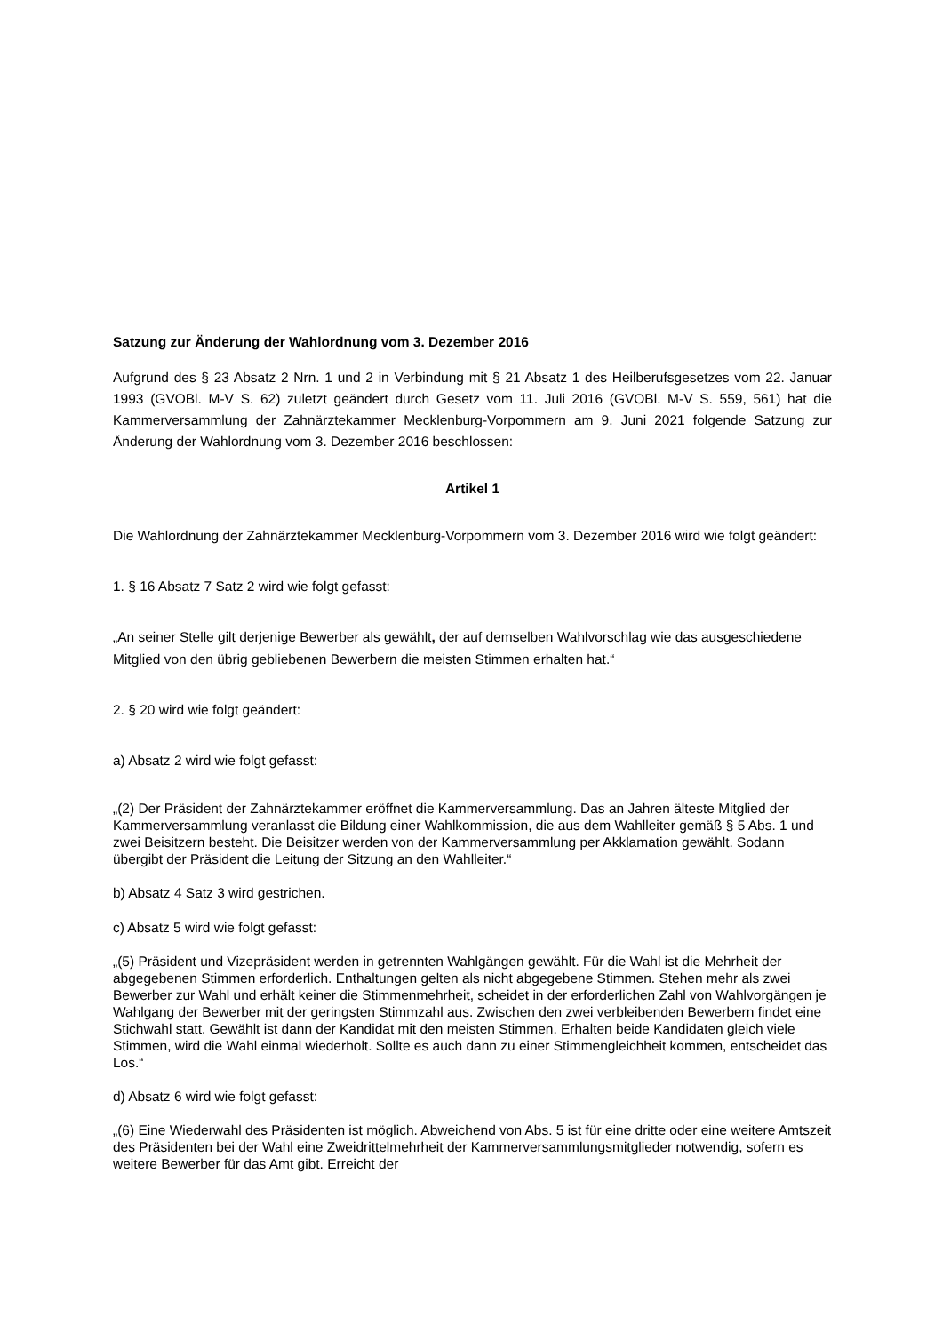Satzung zur Änderung der Wahlordnung vom 3. Dezember 2016
Aufgrund des § 23 Absatz 2 Nrn. 1 und 2 in Verbindung mit § 21 Absatz 1 des Heilberufsgesetzes vom 22. Januar 1993 (GVOBl. M-V S. 62) zuletzt geändert durch Gesetz vom 11. Juli 2016 (GVOBl. M-V S. 559, 561) hat die Kammerversammlung der Zahnärztekammer Mecklenburg-Vorpommern am 9. Juni 2021 folgende Satzung zur Änderung der Wahlordnung vom 3. Dezember 2016 beschlossen:
Artikel 1
Die Wahlordnung der Zahnärztekammer Mecklenburg-Vorpommern vom 3. Dezember 2016 wird wie folgt geändert:
1. § 16 Absatz 7 Satz 2 wird wie folgt gefasst:
„An seiner Stelle gilt derjenige Bewerber als gewählt, der auf demselben Wahlvorschlag wie das ausgeschiedene Mitglied von den übrig gebliebenen Bewerbern die meisten Stimmen erhalten hat.“
2. § 20 wird wie folgt geändert:
a) Absatz 2 wird wie folgt gefasst:
„(2) Der Präsident der Zahnärztekammer eröffnet die Kammerversammlung. Das an Jahren älteste Mitglied der Kammerversammlung veranlasst die Bildung einer Wahlkommission, die aus dem Wahlleiter gemäß § 5 Abs. 1 und zwei Beisitzern besteht. Die Beisitzer werden von der Kammerversammlung per Akklamation gewählt. Sodann übergibt der Präsident die Leitung der Sitzung an den Wahlleiter.“
b) Absatz 4 Satz 3 wird gestrichen.
c) Absatz 5 wird wie folgt gefasst:
„(5) Präsident und Vizepräsident werden in getrennten Wahlgängen gewählt. Für die Wahl ist die Mehrheit der abgegebenen Stimmen erforderlich. Enthaltungen gelten als nicht abgegebene Stimmen. Stehen mehr als zwei Bewerber zur Wahl und erhält keiner die Stimmenmehrheit, scheidet in der erforderlichen Zahl von Wahlvorgängen je Wahlgang der Bewerber mit der geringsten Stimmzahl aus. Zwischen den zwei verbleibenden Bewerbern findet eine Stichwahl statt. Gewählt ist dann der Kandidat mit den meisten Stimmen. Erhalten beide Kandidaten gleich viele Stimmen, wird die Wahl einmal wiederholt. Sollte es auch dann zu einer Stimmengleichheit kommen, entscheidet das Los.“
d) Absatz 6 wird wie folgt gefasst:
„(6) Eine Wiederwahl des Präsidenten ist möglich. Abweichend von Abs. 5 ist für eine dritte oder eine weitere Amtszeit des Präsidenten bei der Wahl eine Zweidrittelmehrheit der Kammerversammlungsmitglieder notwendig, sofern es weitere Bewerber für das Amt gibt. Erreicht der